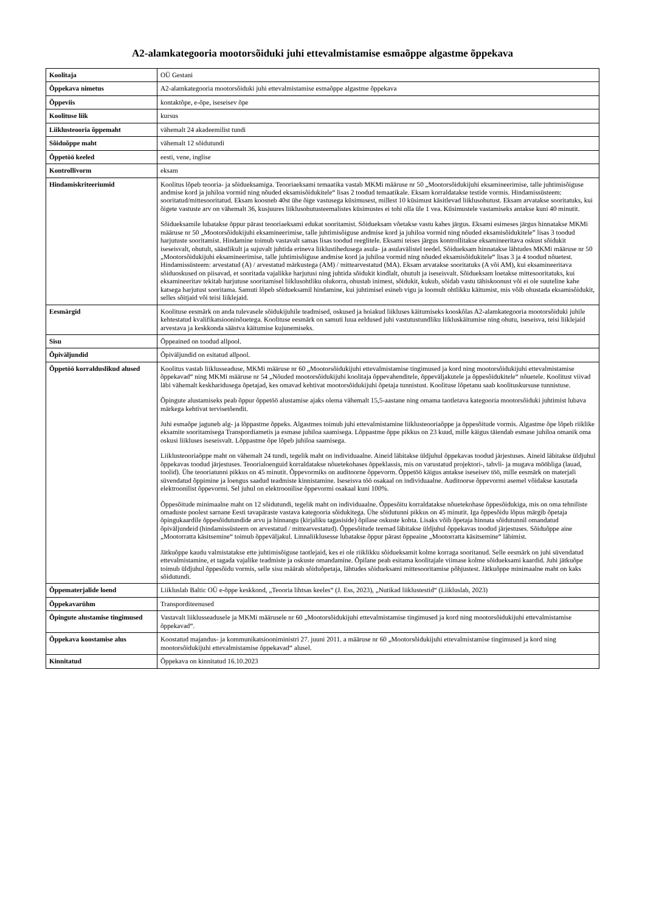A2-alamkategooria mootorsõiduki juhi ettevalmistamise esmaõppe algastme õppekava
| Koolitaja | OÜ Gestani |
| Õppekava nimetus | A2-alamkategooria mootorsõiduki juhi ettevalmistamise esmaõppe algastme õppekava |
| Õppeviis | kontaktõpe, e-õpe, iseseisev õpe |
| Koolituse liik | kursus |
| Liiklusteooria õppemaht | vähemalt 24 akadeemilist tundi |
| Sõiduõppe maht | vähemalt 12 sõidutundi |
| Õppetöö keeled | eesti, vene, inglise |
| Kontrollivorm | eksam |
| Hindamiskriteeriumid | Koolitus lõpeb teooria- ja sõidueksamiga. Teooriaeksami temaatika vastab MKMi määruse nr 50 „Mootorsõidukijuhi eksamineerimise, talle juhtimisõiguse andmise kord ja juhiloa vormid ning nõuded eksamisõidukitele“ lisas 2 toodud temaatikale. Eksam korraldatakse testide vormis. Hindamissüsteem: sooritatud/mittesooritatud. Eksam koosneb 40st ühe õige vastusega küsimusest, millest 10 küsimust käsitlevad liiklusohutust. Eksam arvatakse sooritatuks, kui õigete vastuste arv on vähemalt 36, kusjuures liiklusohutusteemalistes küsimustes ei tohi olla üle 1 vea. Küsimustele vastamiseks antakse kuni 40 minutit. Sõidueksamile lubatakse õppur pärast teooriaeksami edukat sooritamist. Sõidueksam võetakse vastu kahes järgus. Eksami esimeses järgus hinnatakse MKMi määruse nr 50 „Mootorsõidukijuhi eksamineerimise, talle juhtimisõiguse andmise kord ja juhiloa vormid ning nõuded eksamisõidukitele” lisas 3 toodud harjutuste sooritamist. Hindamine toimub vastavalt samas lisas toodud reeglitele. Eksami teises järgus kontrollitakse eksamineeritava oskust sõidukit iseseisvalt, ohutult, säästlikult ja sujuvalt juhtida erineva liiklustihedusega asula- ja asulavälistel teedel. Sõidueksam hinnatakse lähtudes MKMi määruse nr 50 „Mootorsõidukijuhi eksamineerimise, talle juhtimisõiguse andmise kord ja juhiloa vormid ning nõuded eksamisõidukitele“ lisas 3 ja 4 toodud nõuetest. Hindamissüsteem: arvestatud (A) / arvestatud märkustega (AM) / mittearvestatud (MA). Eksam arvatakse sooritatuks (A või AM), kui eksamineeritava sõiduoskused on piisavad, et sooritada vajalikke harjutusi ning juhtida sõidukit kindlalt, ohutult ja iseseisvalt. Sõidueksam loetakse mittesooritatuks, kui eksamineeritav tekitab harjutuse sooritamisel liiklusohtliku olukorra, ohustab inimest, sõidukit, kukub, sõidab vastu tähiskoonust või ei ole suuteline kahe katsega harjutust sooritama. Samuti lõpeb sõidueksamil hindamine, kui juhtimisel esineb vigu ja loomult ohtlikku käitumist, mis võib ohustada eksamisõidukit, selles sõitjaid või teisi liiklejaid. |
| Eesmärgid | Koolituse eesmärk on anda tulevasele sõidukijuhile teadmised, oskused ja hoiakud liikluses käitumiseks kooskõlas A2-alamkategooria mootorsõiduki juhile kehtestatud kvalifikatsiooninõuetega. Koolituse eesmärk on samuti luua eeldused juhi vastutustundliku liikluskäitumise ning ohutu, iseseisva, teisi liiklejaid arvestava ja keskkonda säästva käitumise kujunemiseks. |
| Sisu | Õppeained on toodud allpool. |
| Õpiväljundid | Õpiväljundid on esitatud allpool. |
| Õppetöö korralduslikud alused | Koolitus vastab liiklusseaduse, MKMi määruse nr 60 „Mootorsõidukijuhi ettevalmistamise tingimused ja kord ning mootorsõidukijuhi ettevalmistamise õppekavad“ ning MKMi määruse nr 54 „Nõuded mootorsõidukijuhi koolitaja õppevahenditele, õppeväljakutele ja õppesõidukitele“ nõuetele. Koolitust viivad läbi vähemalt keskharidusega õpetajad, kes omavad kehtivat mootorsõidukijuhi õpetaja tunnistust. Koolituse lõpetanu saab koolituskursuse tunnistuse. Õpingute alustamiseks peab õppur õppetöö alustamise ajaks olema vähemalt 15,5-aastane ning omama taotletava kategooria mootorsõiduki juhtimist lubava märkega kehtivat tervisetõendit. Juhi esmaõpe jaguneb alg- ja lõppastme õppeks. Algastmes toimub juhi ettevalmistamine liiklusteooriaõppe ja õppesõitude vormis. Algastme õpe lõpeb riiklike eksamite sooritamisega Transpordiametis ja esmase juhiloa saamisega. Lõppastme õppe pikkus on 23 kuud, mille käigus täiendab esmase juhiloa omanik oma oskusi liikluses iseseisvalt. Lõppastme õpe lõpeb juhiloa saamisega. Liiklusteooriaõppe maht on vähemalt 24 tundi, tegelik maht on individuaalne. Aineid läbitakse üldjuhul õppekavas toodud järjestuses. Aineid läbitakse üldjuhul õppekavas toodud järjestuses. Teoorialoenguid korraldatakse nõuetekohases õppeklassis, mis on varustatud projektori-, tahvli- ja mugava mööbliga (lauad, toolid). Ühe teooriatunni pikkus on 45 minutit. Õppevormiks on auditoorne õppevorm. Õppetöö käigus antakse iseseisev töö, mille eesmärk on materjali süvendatud õppimine ja loengus saadud teadmiste kinnistamine. Iseseisva töö osakaal on individuaalne. Auditoorse õppevormi asemel võidakse kasutada elektroonilist õppevormi. Sel juhul on elektroonilise õppevormi osakaal kuni 100%. Õppesõitude minimaalne maht on 12 sõidutundi, tegelik maht on individuaalne. Õppesõitu korraldatakse nõuetekohase õppesõidukiga, mis on oma tehniliste omaduste poolest sarnane Eesti tavapäraste vastava kategooria sõidukitega. Ühe sõidutunni pikkus on 45 minutit. Iga õppesõidu lõpus märgib õpetaja õpingukaardile õppesõidutundide arvu ja hinnangu (kirjaliku tagasiside) õpilase oskuste kohta. Lisaks võib õpetaja hinnata sõidutunnil omandatud õpiväljundeid (hindamissüsteem on arvestatud / mittearvestatud). Õppesõitude teemad läbitakse üldjuhul õppekavas toodud järjestuses. Sõiduõppe aine „Mootorratta käsitsemine“ toimub õppeväljakul. Linnaliiklusesse lubatakse õppur pärast õppeaine „Mootorratta käsitsemine“ läbimist. Jätkuõppe kaudu valmistatakse ette juhtimisõiguse taotlejaid, kes ei ole riiklikku sõidueksamit kolme korraga sooritanud. Selle eesmärk on juhi süvendatud ettevalmistamine, et tagada vajalike teadmiste ja oskuste omandamine. Õpilane peab esitama koolitajale viimase kolme sõidueksami kaardid. Juhi jätkuõpe toimub üldjuhul õppesõidu vormis, selle sisu määrab sõiduõpetaja, lähtudes sõidueksami mittesooritamise põhjustest. Jätkuõppe minimaalne maht on kaks sõidutundi. |
| Õppematerjalide loend | Liikluslab Baltic OÜ e-õppe keskkond, „Teooria lihtsas keeles“ (J. Ess, 2023), „Nutikad liiklustestid“ (Liikluslab, 2023) |
| Õppekavarühm | Transporditeenused |
| Õpingute alustamise tingimused | Vastavalt liiklusseadusele ja MKMi määrusele nr 60 „Mootorsõidukijuhi ettevalmistamise tingimused ja kord ning mootorsõidukijuhi ettevalmistamise õppekavad“. |
| Õppekava koostamise alus | Koostatud majandus- ja kommunikatsiooniministri 27. juuni 2011. a määruse nr 60 „Mootorsõidukijuhi ettevalmistamise tingimused ja kord ning mootorsõidukijuhi ettevalmistamise õppekavad“ alusel. |
| Kinnitatud | Õppekava on kinnitatud 16.10.2023 |